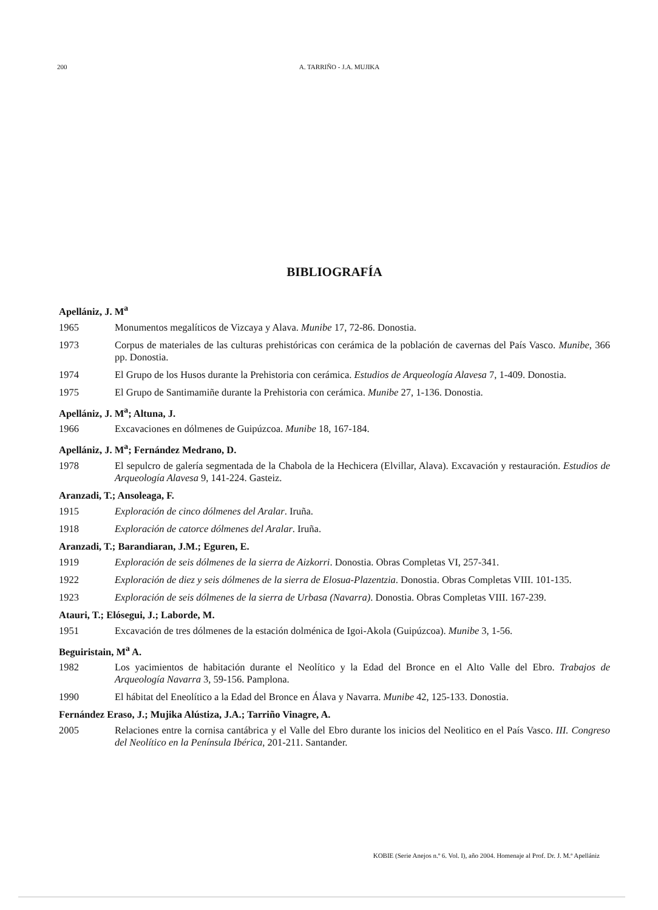200 A. TARRIÑO - J.A. MUJIKA
BIBLIOGRAFÍA
Apellániz, J. M<sup>a</sup>
1965 Monumentos megalíticos de Vizcaya y Alava. Munibe 17, 72-86. Donostia.
1973 Corpus de materiales de las culturas prehistóricas con cerámica de la población de cavernas del País Vasco. Munibe, 366 pp. Donostia.
1974 El Grupo de los Husos durante la Prehistoria con cerámica. Estudios de Arqueología Alavesa 7, 1-409. Donostia.
1975 El Grupo de Santimamiñe durante la Prehistoria con cerámica. Munibe 27, 1-136. Donostia.
Apellániz, J. M<sup>a</sup>; Altuna, J.
1966 Excavaciones en dólmenes de Guipúzcoa. Munibe 18, 167-184.
Apellániz, J. M<sup>a</sup>; Fernández Medrano, D.
1978 El sepulcro de galería segmentada de la Chabola de la Hechicera (Elvillar, Alava). Excavación y restauración. Estudios de Arqueología Alavesa 9, 141-224. Gasteiz.
Aranzadi, T.; Ansoleaga, F.
1915 Exploración de cinco dólmenes del Aralar. Iruña.
1918 Exploración de catorce dólmenes del Aralar. Iruña.
Aranzadi, T.; Barandiaran, J.M.; Eguren, E.
1919 Exploración de seis dólmenes de la sierra de Aizkorri. Donostia. Obras Completas VI, 257-341.
1922 Exploración de diez y seis dólmenes de la sierra de Elosua-Plazentzia. Donostia. Obras Completas VIII. 101-135.
1923 Exploración de seis dólmenes de la sierra de Urbasa (Navarra). Donostia. Obras Completas VIII. 167-239.
Atauri, T.; Elósegui, J.; Laborde, M.
1951 Excavación de tres dólmenes de la estación dolménica de Igoi-Akola (Guipúzcoa). Munibe 3, 1-56.
Beguiristain, M<sup>a</sup> A.
1982 Los yacimientos de habitación durante el Neolítico y la Edad del Bronce en el Alto Valle del Ebro. Trabajos de Arqueología Navarra 3, 59-156. Pamplona.
1990 El hábitat del Eneolítico a la Edad del Bronce en Álava y Navarra. Munibe 42, 125-133. Donostia.
Fernández Eraso, J.; Mujika Alústiza, J.A.; Tarriño Vinagre, A.
2005 Relaciones entre la cornisa cantábrica y el Valle del Ebro durante los inicios del Neolitico en el País Vasco. III. Congreso del Neolítico en la Península Ibérica, 201-211. Santander.
KOBIE (Serie Anejos n.º 6. Vol. I), año 2004. Homenaje al Prof. Dr. J. M.ª Apellániz